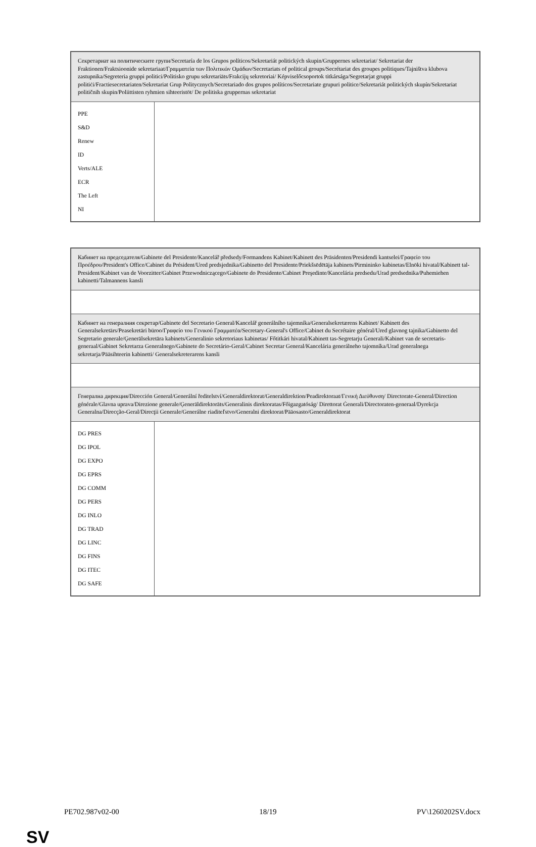| Секретариат на политическите групи/Secretaría de los Grupos políticos/Sekretariát politických skupin/Gruppernes sekretariat/ Sekretariat der Fraktionen/Fraktsioonide sekretariaat/Γραμματεία των Πολιτικών Ομάδων/Secretariats of political groups/Secrétariat des groupes politiques/Tajništva klubova zastupnika/Segreteria gruppi politici/Politisko grupu sekretariāts/Frakcijų sekretoriai/ Képviselőcsoportok titkársága/Segretarjat gruppi politiċi/Fractiesecretariaten/Sekretariat Grup Politycznych/Secretariado dos grupos políticos/Secretariate grupuri politice/Sekretariát politických skupín/Sekretariat političnih skupin/Poliittisten ryhmien sihteeristöt/ De politiska gruppernas sekretariat | |
| PPE S&D Renew ID Verts/ALE ECR The Left NI | |
| Кабинет на председателя/Gabinete del Presidente/Kancelář předsedy/Formandens Kabinet/Kabinett des Präsidenten/Presidendi kantselei/Γραφείο του Προέδρου/President's Office/Cabinet du Président/Ured predsjednika/Gabinetto del Presidente/Priekšsēdētāja kabinets/Pirmininko kabinetas/Elnöki hivatal/Kabinett tal-President/Kabinet van de Voorzitter/Gabinet Przewodniczącego/Gabinete do Presidente/Cabinet Preşedinte/Kancelária predsedu/Urad predsednika/Puhemiehen kabinetti/Talmannens kansli | |
| Кабинет на генералния секретар/Gabinete del Secretario General/Kancelář generálního tajemníka/Generalsekretærens Kabinet/ Kabinett des Generalsekretärs/Peasekretäri büroo/Γραφείο του Γενικού Γραμματέα/Secretary-General's Office/Cabinet du Secrétaire général/Ured glavnog tajnika/Gabinetto del Segretario generale/Ģenerālsekretāra kabinets/Generalinio sekretoriaus kabinetas/ Főtitkári hivatal/Kabinett tas-Segretarju Ġenerali/Kabinet van de secretaris-generaal/Gabinet Sekretarza Generalnego/Gabinete do Secretário-Geral/Cabinet Secretar General/Kancelária generálneho tajomníka/Urad generalnega sekretarja/Pääsihteerin kabinetti/ Generalsekreterarens kansli | |
| Генерална дирекция/Dirección General/Generální ředitelství/Generaldirektorat/Generaldirektion/Peadirektoraat/Γενική Διεύθυνση/ Directorate-General/Direction générale/Glavna uprava/Direzione generale/Ģenerāldirektorāts/Generalinis direktoratas/Főigazgatóság/ Direttorat Ġenerali/Directoraten-generaal/Dyrekcja Generalna/Direcção-Geral/Direcţii Generale/Generálne riaditeľstvo/Generalni direktorat/Pääosasto/Generaldirektorat | |
| DG PRES DG IPOL DG EXPO DG EPRS DG COMM DG PERS DG INLO DG TRAD DG LINC DG FINS DG ITEC DG SAFE | |
PE702.987v02-00 18/19 PV\1260202SV.docx
SV